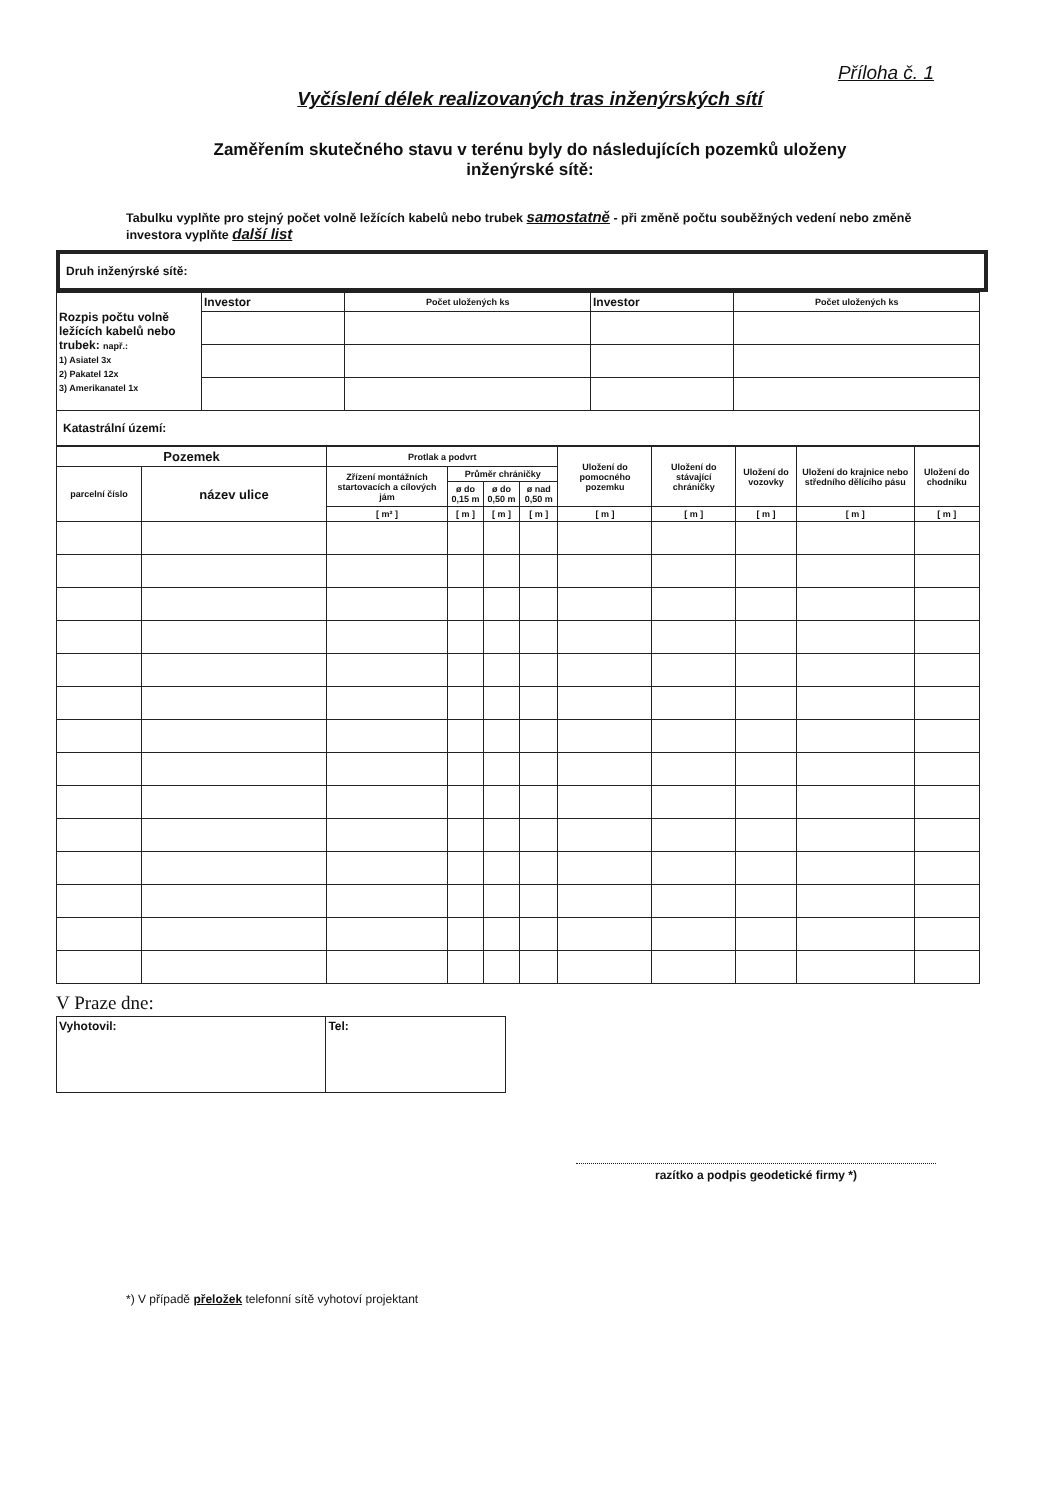Příloha č. 1
Vyčíslení délek realizovaných tras inženýrských sítí
Zaměřením skutečného stavu v terénu byly do následujících pozemků uloženy
inženýrské sítě:
Tabulku vyplňte pro stejný počet volně ležících kabelů nebo trubek samostatně - při změně počtu souběžných vedení nebo změně investora vyplňte další list
Druh inženýrské sítě:
| Rozpis počtu volně ležících kabelů nebo trubek: např.: 1) Asiatel 3x 2) Pakatel 12x 3) Amerikanatel 1x | Investor | Počet uložených ks | Investor | Počet uložených ks |
| Katastrální území: | | | | |
| Pozemek | | Protlak a podvrt | | | | Uložení do pomocného pozemku | Uložení do stávající chráničky | Uložení do vozovky | Uložení do krajnice nebo středního dělícího pásu | Uložení do chodníku |
| --- | --- | --- | --- | --- | --- | --- | --- | --- | --- | --- |
| parcelní číslo | název ulice | Zřízení montážních startovacích a cílových jám | Průměr chráničky | | | | | | | |
| | | | ø do 0,15 m | ø do 0,50 m | ø nad 0,50 m | | | | | |
| | | [ m² ] | [ m ] | [ m ] | [ m ] | [ m ] | [ m ] | [ m ] | [ m ] | [ m ] |
V Praze dne:
| Vyhotovil: | Tel: |
razítko a podpis geodetické firmy *)
*) V případě přeložek telefonní sítě vyhotoví projektant